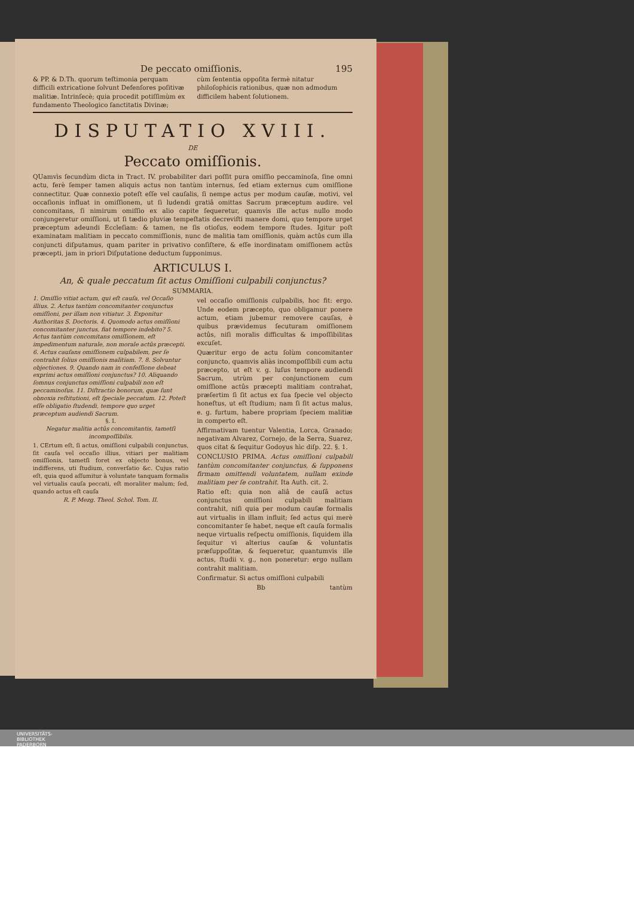De peccato omiſſionis. 195
& PP. & D.Th. quorum teſtimonia perquam difficili extricatione ſolvunt Defenſores poſitivæ malitiæ. Intrinſecè; quia procedit potiſſimùm ex fundamento Theologico ſanctitatis Divinæ;
cùm ſententia oppoſita fermè nitatur philoſophicis rationibus, quæ non admodum difficilem habent ſolutionem.
DISPUTATIO XVIII.
DE
Peccato omiſſionis.
QUamvìs ſecundùm dicta in Tract. IV. probabiliter dari poſſit pura omiſſio peccaminoſa, ſine omni actu, ferè ſemper tamen aliquis actus non tantùm internus, ſed etiam externus cum omiſſione connectitur. Quæ connexio poteſt eſſe vel cauſalis, ſi nempe actus per modum cauſæ, motivi, vel occaſionis influat in omiſſionem, ut ſi ludendi gratiâ omittas Sacrum præceptum audire. vel concomitans, ſi nimirum omiſſio ex alio capite ſequeretur, quamvìs ille actus nullo modo conjungeretur omiſſioni, ut ſi tædio pluviæ tempeſtatis decreviſti manere domi, quo tempore urget præceptum adeundi Eccleſiam: & tamen, ne ſis otioſus, eodem tempore ſtudes. Igitur poſt examinatam malitiam in peccato commiſſionis, nunc de malitia tam omiſſionis, quàm actûs cum illa conjuncti diſputamus, quam pariter in privativo conſiſtere, & eſſe inordinatam omiſſionem actûs præcepti, jam in priori Diſputatione deductum ſupponimus.
ARTICULUS I.
An, & quale peccatum ſit actus Omiſſioni culpabili conjunctus?
SUMMARIA.
1. Omiſſio vitiat actum, qui eſt cauſa, vel Occaſio illius. 2. Actus tantùm concomitanter conjunctus omiſſioni, per illam non vitiatur. 3. Exponitur Authoritas S. Doctoris. 4. Quomodo actus omiſſioni concomitanter junctus, fiat tempore indebito? 5. Actus tantùm concomitans omiſſionem, eſt impedimentum naturale, non morale actûs præcepti. 6. Actus cauſans omiſſionem culpabilem, per ſe contrahit ſolius omiſſionis malitiam. 7. 8. Solvuntur objectiones. 9. Quando nam in confeſſione debeat exprimi actus omiſſioni conjunctus? 10. Aliquando ſomnus conjunctus omiſſioni culpabili non eſt peccaminoſus. 11. Diſtractio bonorum, quæ ſunt obnoxia reſtitutioni, eſt ſpeciale peccatum. 12. Poteſt eſſe obligatio ſtudendi, tempore quo urget præceptum audiendi Sacrum.
§. I.
Negatur malitia actûs concomitantis, tametſi incompoſſibilis.
1. CErtum eſt, ſi actus, omiſſioni culpabili conjunctus, ſit cauſa vel occaſio illius, vitiari per malitiam omiſſionis, tametſi foret ex objecto bonus, vel indifferens, uti ſtudium, converſatio &c. Cujus ratio eſt, quia quod aſſumitur à voluntate tanquam formalis vel virtualis cauſa peccati, eſt moraliter malum; ſed, quando actus eſt cauſa
R. P. Mezg. Theol. Schol. Tom. II.
vel occaſio omiſſionis culpabilis, hoc fit: ergo. Unde eodem præcepto, quo obligamur ponere actum, etiam jubemur removere cauſas, è quibus prævidemus ſecuturam omiſſionem actûs, niſi moralis difficultas & impoſſibilitas excuſet.
Quæritur ergo de actu ſolùm concomitanter conjuncto, quamvis aliàs incompoſſibili cum actu præcepto, ut eſt v. g. luſus tempore audiendi Sacrum, utrùm per conjunctionem cum omiſſione actûs præcepti malitiam contrahat, præſertim ſi ſit actus ex ſua ſpecie vel objecto honeſtus, ut eſt ſtudium; nam ſi ſit actus malus, e. g. furtum, habere propriam ſpeciem malitiæ in comperto eſt.
Affirmativam tuentur Valentia, Lorca, Granado; negativam Alvarez, Cornejo, de la Serra, Suarez, quos citat & ſequitur Godoyus hìc diſp. 22. §. 1.
CONCLUSIO PRIMA. Actus omiſſioni culpabili tantùm concomitanter conjunctus, & ſupponens firmam omittendi voluntatem, nullam exinde malitiam per ſe contrahit. Ita Auth. cit. 2.
Ratio eſt: quia non aliâ de cauſâ actus conjunctus omiſſioni culpabili malitiam contrahit, niſi quia per modum cauſæ formalis aut virtualis in illam influit; ſed actus qui merè concomitanter ſe habet, neque eſt cauſa formalis neque virtualis reſpectu omiſſionis, ſiquidem illa ſequitur vi alterius cauſæ & voluntatis præſuppoſitæ, & ſequeretur, quantumvis ille actus, ſtudii v. g., non poneretur: ergo nullam contrahit malitiam.
Confirmatur. Si actus omiſſioni culpabili
Bb tantùm
UNIVERSITÄTS-
BIBLIOTHEK
PADERBORN